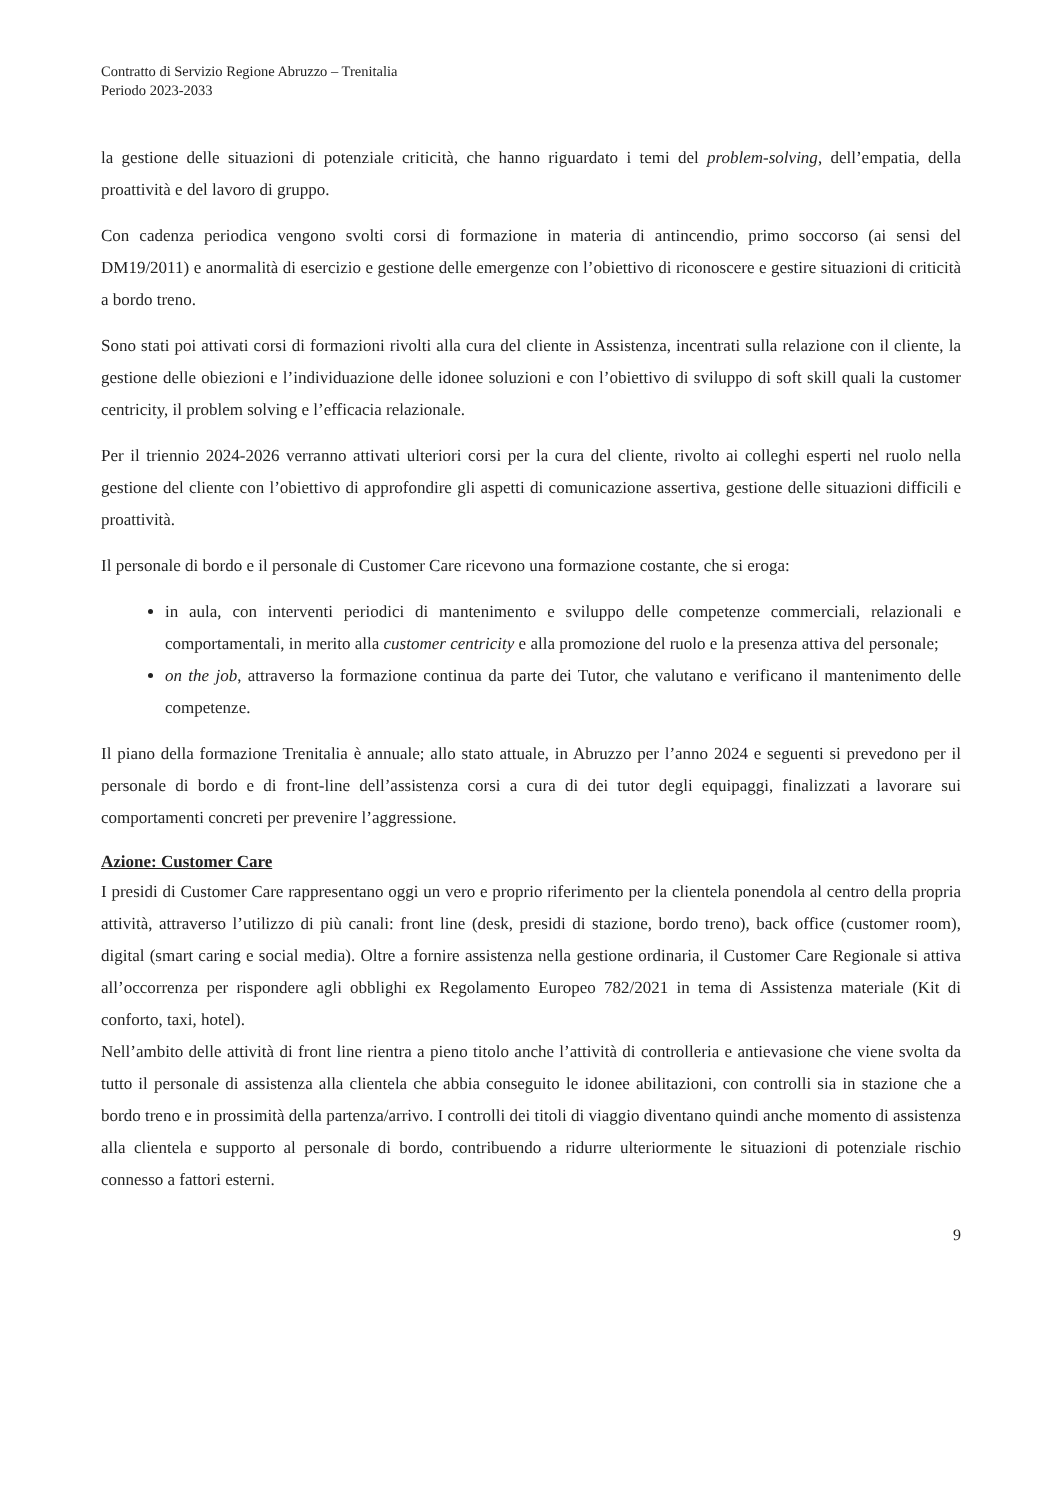Contratto di Servizio Regione Abruzzo – Trenitalia
Periodo 2023-2033
la gestione delle situazioni di potenziale criticità, che hanno riguardato i temi del problem-solving, dell’empatia, della proattività e del lavoro di gruppo.
Con cadenza periodica vengono svolti corsi di formazione in materia di antincendio, primo soccorso (ai sensi del DM19/2011) e anormalità di esercizio e gestione delle emergenze con l’obiettivo di riconoscere e gestire situazioni di criticità a bordo treno.
Sono stati poi attivati corsi di formazioni rivolti alla cura del cliente in Assistenza, incentrati sulla relazione con il cliente, la gestione delle obiezioni e l’individuazione delle idonee soluzioni e con l’obiettivo di sviluppo di soft skill quali la customer centricity, il problem solving e l’efficacia relazionale.
Per il triennio 2024-2026 verranno attivati ulteriori corsi per la cura del cliente, rivolto ai colleghi esperti nel ruolo nella gestione del cliente con l’obiettivo di approfondire gli aspetti di comunicazione assertiva, gestione delle situazioni difficili e proattività.
Il personale di bordo e il personale di Customer Care ricevono una formazione costante, che si eroga:
in aula, con interventi periodici di mantenimento e sviluppo delle competenze commerciali, relazionali e comportamentali, in merito alla customer centricity e alla promozione del ruolo e la presenza attiva del personale;
on the job, attraverso la formazione continua da parte dei Tutor, che valutano e verificano il mantenimento delle competenze.
Il piano della formazione Trenitalia è annuale; allo stato attuale, in Abruzzo per l’anno 2024 e seguenti si prevedono per il personale di bordo e di front-line dell’assistenza corsi a cura di dei tutor degli equipaggi, finalizzati a lavorare sui comportamenti concreti per prevenire l’aggressione.
Azione: Customer Care
I presidi di Customer Care rappresentano oggi un vero e proprio riferimento per la clientela ponendola al centro della propria attività, attraverso l’utilizzo di più canali: front line (desk, presidi di stazione, bordo treno), back office (customer room), digital (smart caring e social media). Oltre a fornire assistenza nella gestione ordinaria, il Customer Care Regionale si attiva all’occorrenza per rispondere agli obblighi ex Regolamento Europeo 782/2021 in tema di Assistenza materiale (Kit di conforto, taxi, hotel).
Nell’ambito delle attività di front line rientra a pieno titolo anche l’attività di controlleria e antievasione che viene svolta da tutto il personale di assistenza alla clientela che abbia conseguito le idonee abilitazioni, con controlli sia in stazione che a bordo treno e in prossimità della partenza/arrivo. I controlli dei titoli di viaggio diventano quindi anche momento di assistenza alla clientela e supporto al personale di bordo, contribuendo a ridurre ulteriormente le situazioni di potenziale rischio connesso a fattori esterni.
9